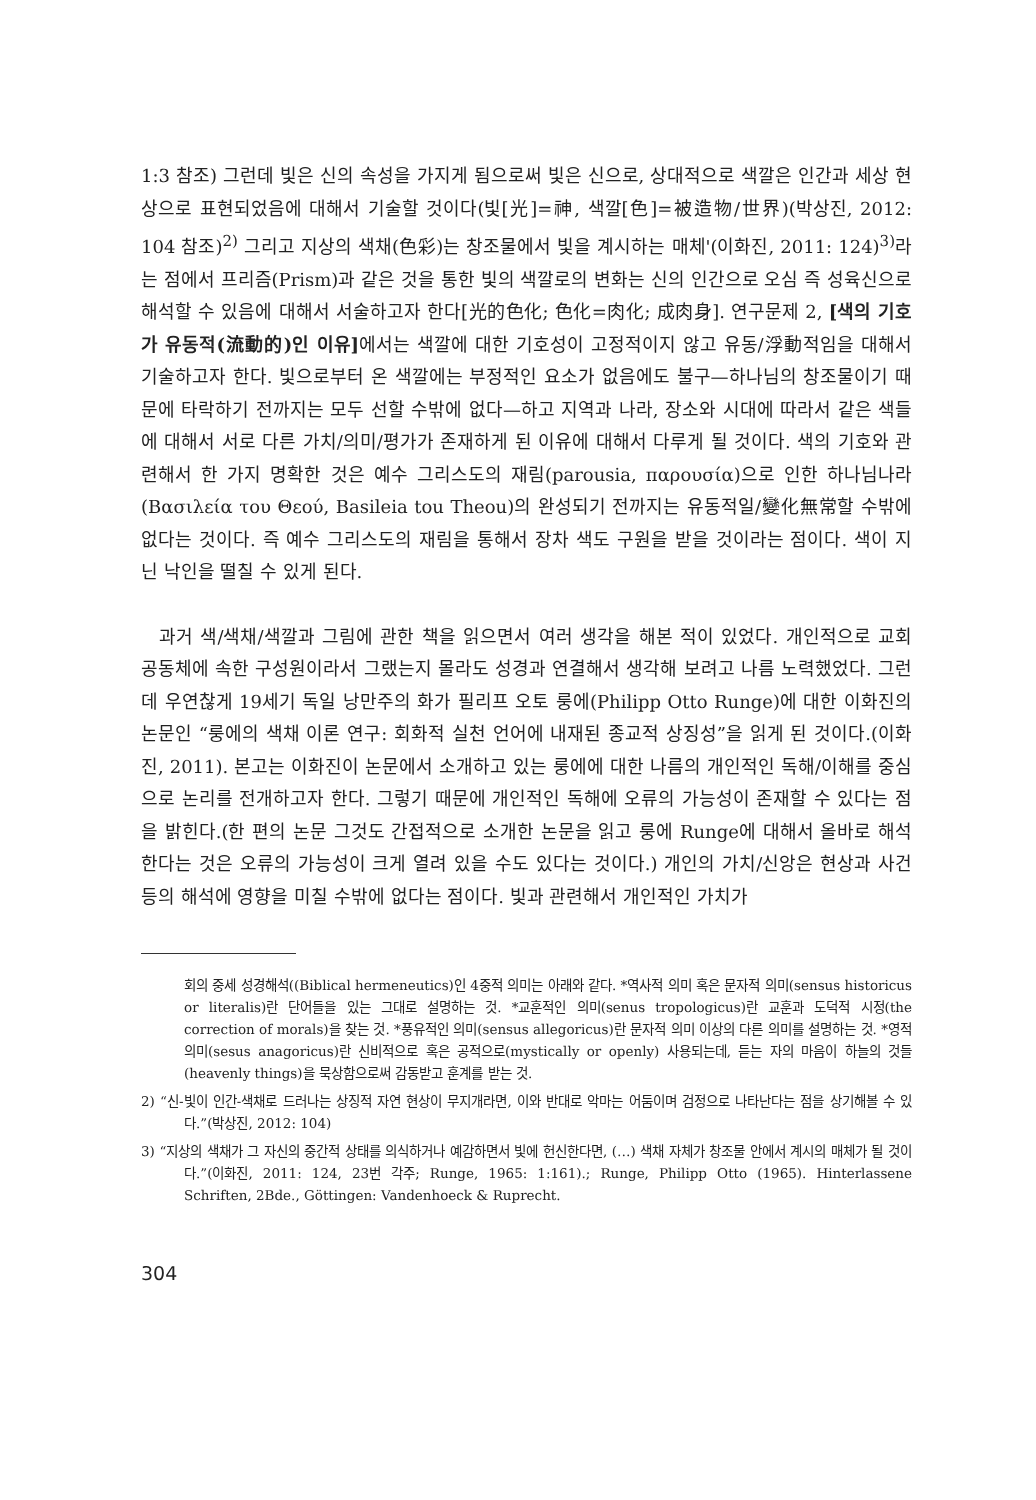1:3 참조) 그런데 빛은 신의 속성을 가지게 됨으로써 빛은 신으로, 상대적으로 색깔은 인간과 세상 현상으로 표현되었음에 대해서 기술할 것이다(빛[光]=神, 색깔[色]=被造物/世界)(박상진, 2012: 104 참조)<sup>2)</sup> 그리고 지상의 색채(色彩)는 창조물에서 빛을 계시하는 매체'(이화진, 2011: 124)<sup>3)</sup>라는 점에서 프리즘(Prism)과 같은 것을 통한 빛의 색깔로의 변화는 신의 인간으로 오심 즉 성육신으로 해석할 수 있음에 대해서 서술하고자 한다[光的色化; 色化=肉化; 成肉身]. 연구문제 2, [색의 기호가 유동적(流動的)인 이유] 에서는 색깔에 대한 기호성이 고정적이지 않고 유동/浮動적임을 대해서 기술하고자 한다. 빛으로부터 온 색깔에는 부정적인 요소가 없음에도 불구—하나님의 창조물이기 때문에 타락하기 전까지는 모두 선할 수밖에 없다—하고 지역과 나라, 장소와 시대에 따라서 같은 색들에 대해서 서로 다른 가치/의미/평가가 존재하게 된 이유에 대해서 다루게 될 것이다. 색의 기호와 관련해서 한 가지 명확한 것은 예수 그리스도의 재림(parousia, παρουσία)으로 인한 하나님나라(Βασιλεία του Θεού, Basileia tou Theou)의 완성되기 전까지는 유동적일/變化無常할 수밖에 없다는 것이다. 즉 예수 그리스도의 재림을 통해서 장차 색도 구원을 받을 것이라는 점이다. 색이 지닌 낙인을 떨칠 수 있게 된다.
과거 색/색채/색깔과 그림에 관한 책을 읽으면서 여러 생각을 해본 적이 있었다. 개인적으로 교회 공동체에 속한 구성원이라서 그랬는지 몰라도 성경과 연결해서 생각해 보려고 나름 노력했었다. 그런데 우연찮게 19세기 독일 낭만주의 화가 필리프 오토 룽에(Philipp Otto Runge)에 대한 이화진의 논문인 “룽에의 색채 이론 연구: 회화적 실천 언어에 내재된 종교적 상징성”을 읽게 된 것이다.(이화진, 2011). 본고는 이화진이 논문에서 소개하고 있는 룽에에 대한 나름의 개인적인 독해/이해를 중심으로 논리를 전개하고자 한다. 그렇기 때문에 개인적인 독해에 오류의 가능성이 존재할 수 있다는 점을 밝힌다.(한 편의 논문 그것도 간접적으로 소개한 논문을 읽고 룽에 Runge에 대해서 올바로 해석한다는 것은 오류의 가능성이 크게 열려 있을 수도 있다는 것이다.) 개인의 가치/신앙은 현상과 사건 등의 해석에 영향을 미칠 수밖에 없다는 점이다. 빛과 관련해서 개인적인 가치가
회의 중세 성경해석((Biblical hermeneutics)인 4중적 의미는 아래와 같다. *역사적 의미 혹은 문자적 의미(sensus historicus or literalis)란 단어들을 있는 그대로 설명하는 것. *교훈적인 의미(senus tropologicus)란 교훈과 도덕적 시정(the correction of morals)을 찾는 것. *풍유적인 의미(sensus allegoricus)란 문자적 의미 이상의 다른 의미를 설명하는 것. *영적 의미(sesus anagoricus)란 신비적으로 혹은 공적으로(mystically or openly) 사용되는데, 듣는 자의 마음이 하늘의 것들(heavenly things)을 묵상함으로써 감동받고 훈계를 받는 것.
2) “신-빛이 인간-색채로 드러나는 상징적 자연 현상이 무지개라면, 이와 반대로 악마는 어둠이며 검정으로 나타난다는 점을 상기해볼 수 있다.”(박상진, 2012: 104)
3) “지상의 색채가 그 자신의 중간적 상태를 의식하거나 예감하면서 빛에 헌신한다면, (…) 색채 자체가 창조물 안에서 계시의 매체가 될 것이다.”(이화진, 2011: 124, 23번 각주; Runge, 1965: 1:161).; Runge, Philipp Otto (1965). Hinterlassene Schriften, 2Bde., Göttingen: Vandenhoeck & Ruprecht.
304